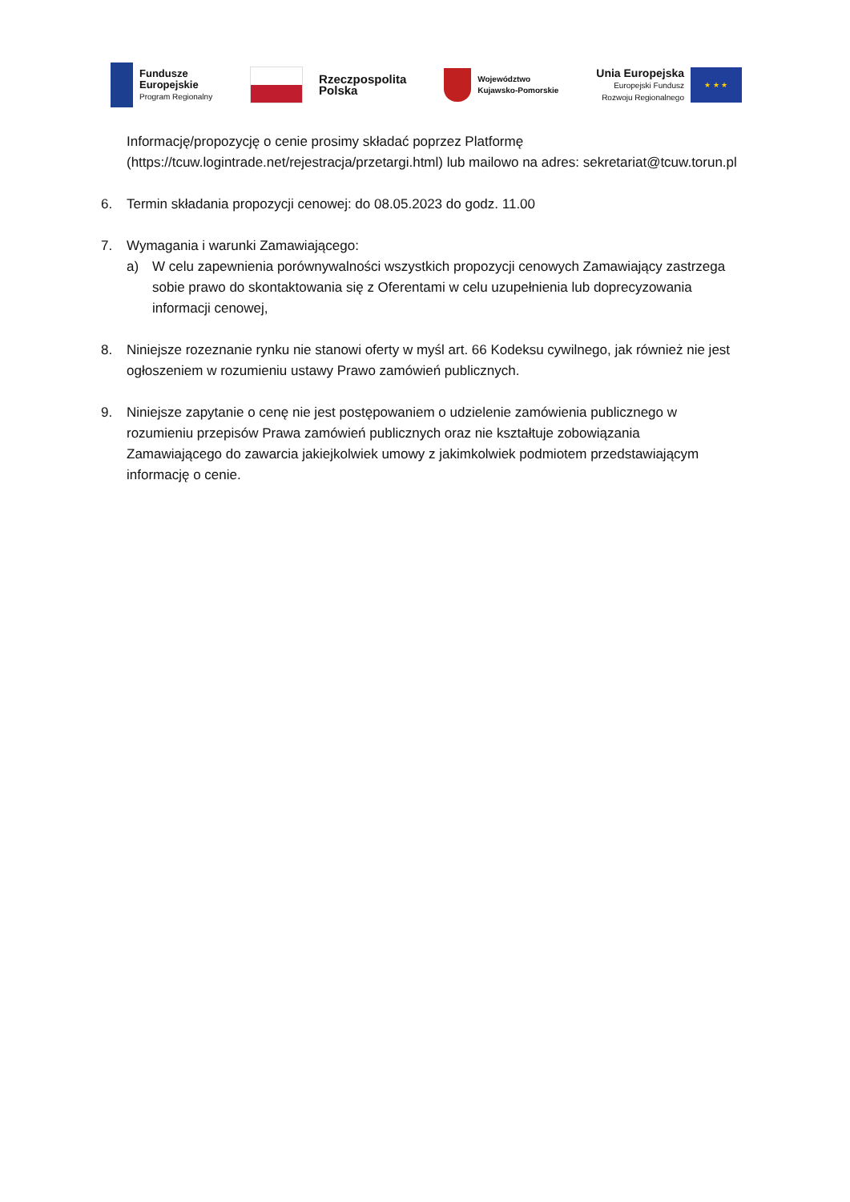Fundusze
Europejskie
Program Regionalny
Rzeczpospolita
Polska
Województwo
Kujawsko-Pomorskie
Unia Europejska
Europejski Fundusz
Rozwoju Regionalnego
★ ★ ★
Informację/propozycję o cenie prosimy składać poprzez Platformę (https://tcuw.logintrade.net/rejestracja/przetargi.html) lub mailowo na adres: sekretariat@tcuw.torun.pl
6. Termin składania propozycji cenowej: do 08.05.2023 do godz. 11.00
7. Wymagania i warunki Zamawiającego:
a) W celu zapewnienia porównywalności wszystkich propozycji cenowych Zamawiający zastrzega sobie prawo do skontaktowania się z Oferentami w celu uzupełnienia lub doprecyzowania informacji cenowej,
8. Niniejsze rozeznanie rynku nie stanowi oferty w myśl art. 66 Kodeksu cywilnego, jak również nie jest ogłoszeniem w rozumieniu ustawy Prawo zamówień publicznych.
9. Niniejsze zapytanie o cenę nie jest postępowaniem o udzielenie zamówienia publicznego w rozumieniu przepisów Prawa zamówień publicznych oraz nie kształtuje zobowiązania Zamawiającego do zawarcia jakiejkolwiek umowy z jakimkolwiek podmiotem przedstawiającym informację o cenie.